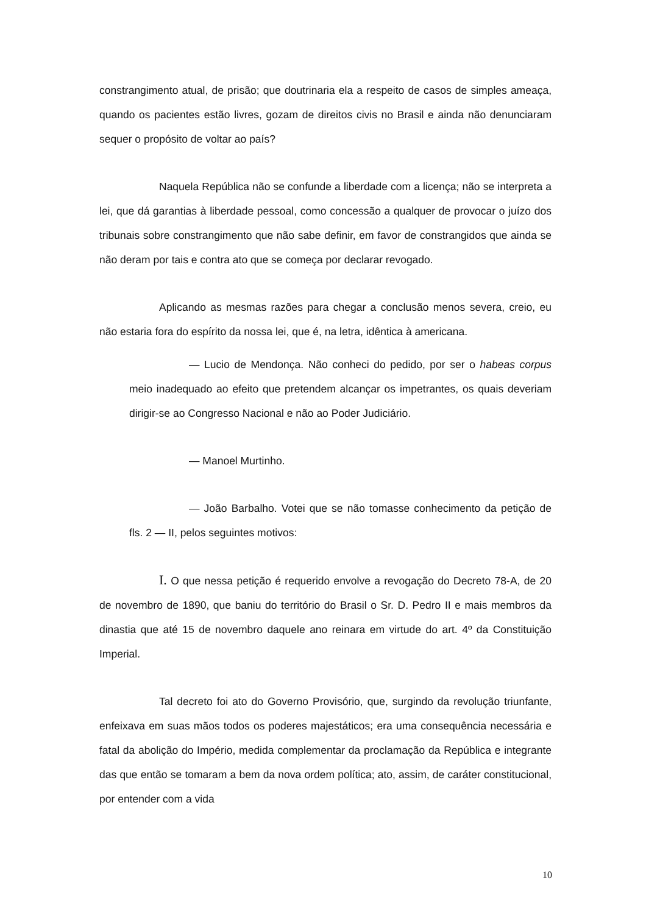constrangimento atual, de prisão; que doutrinaria ela a respeito de casos de simples ameaça, quando os pacientes estão livres, gozam de direitos civis no Brasil e ainda não denunciaram sequer o propósito de voltar ao país?
Naquela República não se confunde a liberdade com a licença; não se interpreta a lei, que dá garantias à liberdade pessoal, como concessão a qualquer de provocar o juízo dos tribunais sobre constrangimento que não sabe definir, em favor de constrangidos que ainda se não deram por tais e contra ato que se começa por declarar revogado.
Aplicando as mesmas razões para chegar a conclusão menos severa, creio, eu não estaria fora do espírito da nossa lei, que é, na letra, idêntica à americana.
— Lucio de Mendonça. Não conheci do pedido, por ser o habeas corpus meio inadequado ao efeito que pretendem alcançar os impetrantes, os quais deveriam dirigir-se ao Congresso Nacional e não ao Poder Judiciário.
— Manoel Murtinho.
— João Barbalho. Votei que se não tomasse conhecimento da petição de fls. 2 — II, pelos seguintes motivos:
I. O que nessa petição é requerido envolve a revogação do Decreto 78-A, de 20 de novembro de 1890, que baniu do território do Brasil o Sr. D. Pedro II e mais membros da dinastia que até 15 de novembro daquele ano reinara em virtude do art. 4º da Constituição Imperial.
Tal decreto foi ato do Governo Provisório, que, surgindo da revolução triunfante, enfeixava em suas mãos todos os poderes majestáticos; era uma consequência necessária e fatal da abolição do Império, medida complementar da proclamação da República e integrante das que então se tomaram a bem da nova ordem política; ato, assim, de caráter constitucional, por entender com a vida
10